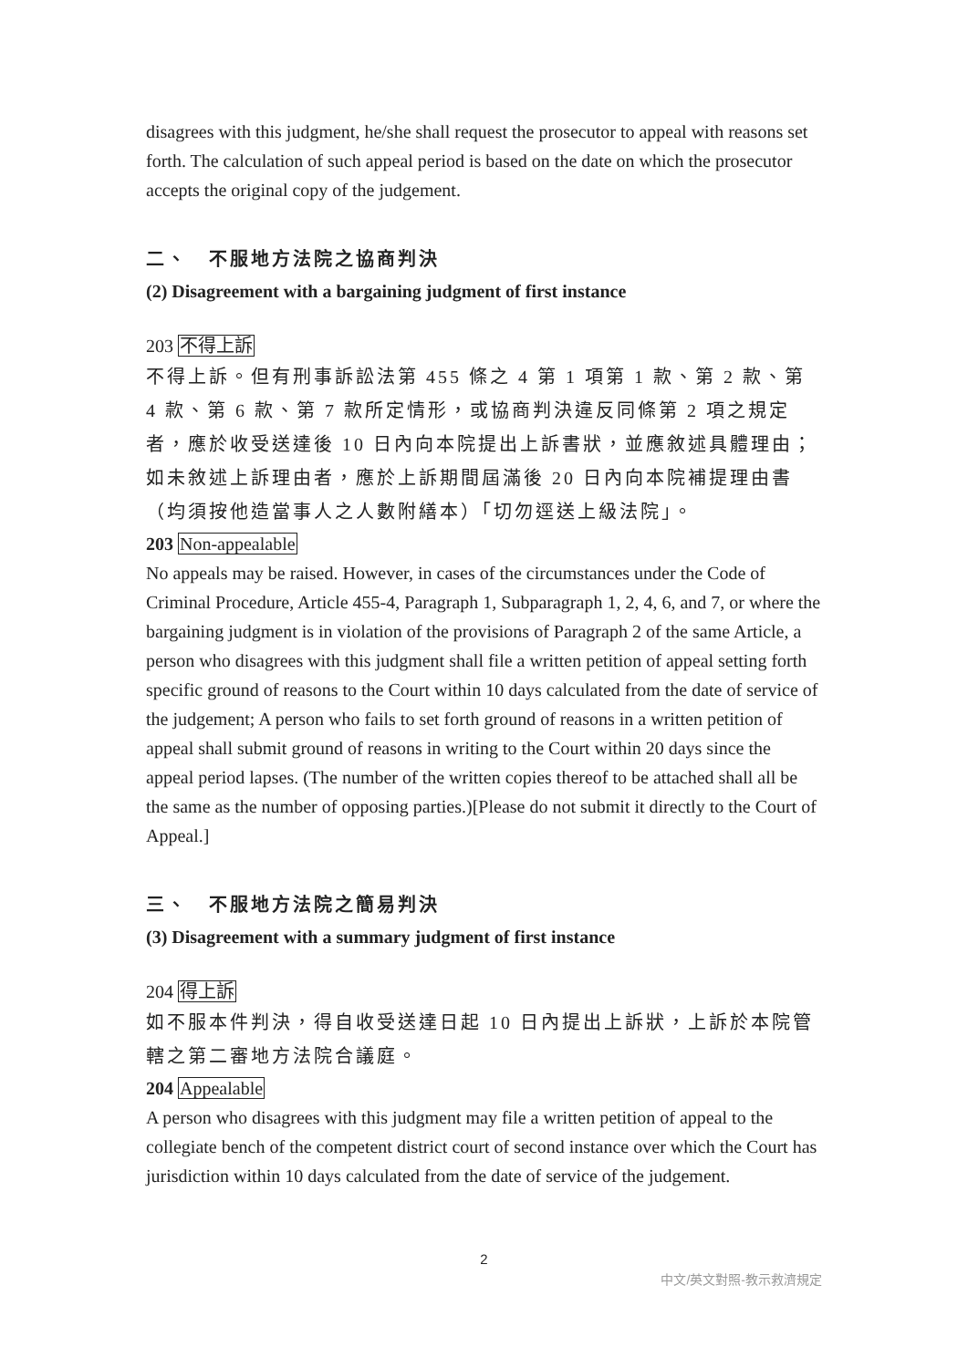disagrees with this judgment, he/she shall request the prosecutor to appeal with reasons set forth. The calculation of such appeal period is based on the date on which the prosecutor accepts the original copy of the judgement.
二、　不服地方法院之協商判決
(2) Disagreement with a bargaining judgment of first instance
203 不得上訴
不得上訴。但有刑事訴訟法第 455 條之 4 第 1 項第 1 款、第 2 款、第 4 款、第 6 款、第 7 款所定情形，或協商判決違反同條第 2 項之規定者，應於收受送達後 10 日內向本院提出上訴書狀，並應敘述具體理由；如未敘述上訴理由者，應於上訴期間屆滿後 20 日內向本院補提理由書（均須按他造當事人之人數附繕本）「切勿逕送上級法院」。
203 Non-appealable
No appeals may be raised. However, in cases of the circumstances under the Code of Criminal Procedure, Article 455-4, Paragraph 1, Subparagraph 1, 2, 4, 6, and 7, or where the bargaining judgment is in violation of the provisions of Paragraph 2 of the same Article, a person who disagrees with this judgment shall file a written petition of appeal setting forth specific ground of reasons to the Court within 10 days calculated from the date of service of the judgement; A person who fails to set forth ground of reasons in a written petition of appeal shall submit ground of reasons in writing to the Court within 20 days since the appeal period lapses. (The number of the written copies thereof to be attached shall all be the same as the number of opposing parties.)[Please do not submit it directly to the Court of Appeal.]
三、　不服地方法院之簡易判決
(3) Disagreement with a summary judgment of first instance
204 得上訴
如不服本件判決，得自收受送達日起 10 日內提出上訴狀，上訴於本院管轄之第二審地方法院合議庭。
204 Appealable
A person who disagrees with this judgment may file a written petition of appeal to the collegiate bench of the competent district court of second instance over which the Court has jurisdiction within 10 days calculated from the date of service of the judgement.
2
中文/英文對照-教示救濟規定